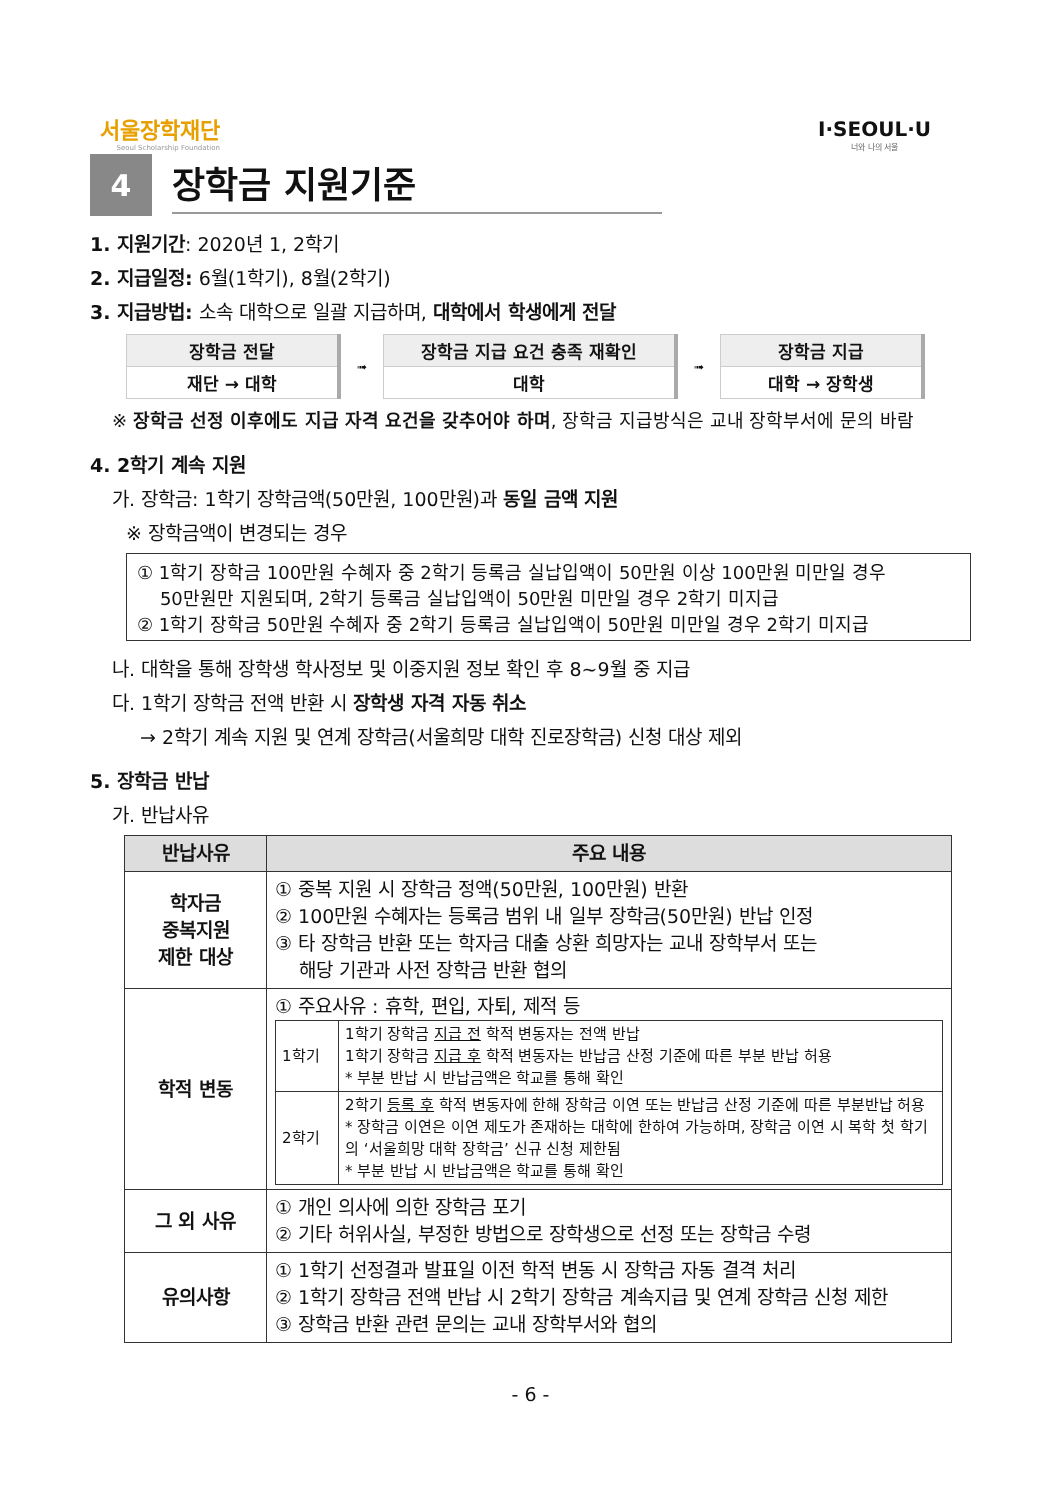서울장학재단
Seoul Scholarship Foundation
I·SEOUL·U
너와 나의 서울
4
장학금 지원기준
1. 지원기간: 2020년 1, 2학기
2. 지급일정: 6월(1학기), 8월(2학기)
3. 지급방법: 소속 대학으로 일괄 지급하며, 대학에서 학생에게 전달
| 장학금 전달 |
| 재단 → 대학 |
➟
| 장학금 지급 요건 충족 재확인 |
| 대학 |
➟
| 장학금 지급 |
| 대학 → 장학생 |
※ 장학금 선정 이후에도 지급 자격 요건을 갖추어야 하며, 장학금 지급방식은 교내 장학부서에 문의 바람
4. 2학기 계속 지원
가. 장학금: 1학기 장학금액(50만원, 100만원)과 동일 금액 지원
※ 장학금액이 변경되는 경우
① 1학기 장학금 100만원 수혜자 중 2학기 등록금 실납입액이 50만원 이상 100만원 미만일 경우
50만원만 지원되며, 2학기 등록금 실납입액이 50만원 미만일 경우 2학기 미지급
② 1학기 장학금 50만원 수혜자 중 2학기 등록금 실납입액이 50만원 미만일 경우 2학기 미지급
나. 대학을 통해 장학생 학사정보 및 이중지원 정보 확인 후 8~9월 중 지급
다. 1학기 장학금 전액 반환 시 장학생 자격 자동 취소
→ 2학기 계속 지원 및 연계 장학금(서울희망 대학 진로장학금) 신청 대상 제외
5. 장학금 반납
가. 반납사유
| 반납사유 | 주요 내용 |
| --- | --- |
| 학자금 중복지원 제한 대상 | ① 중복 지원 시 장학금 정액(50만원, 100만원) 반환 ② 100만원 수혜자는 등록금 범위 내 일부 장학금(50만원) 반납 인정 ③ 타 장학금 반환 또는 학자금 대출 상환 희망자는 교내 장학부서 또는 해당 기관과 사전 장학금 반환 협의 |
| 학적 변동 | ① 주요사유 : 휴학, 편입, 자퇴, 제적 등 / 1학기 / 1학기 장학금 지급 전 학적 변동자는 전액 반납 1학기 장학금 지급 후 학적 변동자는 반납금 산정 기준에 따른 부분 반납 허용 * 부분 반납 시 반납금액은 학교를 통해 확인 / / 2학기 / 2학기 등록 후 학적 변동자에 한해 장학금 이연 또는 반납금 산정 기준에 따른 부분반납 허용 * 장학금 이연은 이연 제도가 존재하는 대학에 한하여 가능하며, 장학금 이연 시 복학 첫 학기의 ‘서울희망 대학 장학금’ 신규 신청 제한됨 * 부분 반납 시 반납금액은 학교를 통해 확인 / |
| 그 외 사유 | ① 개인 의사에 의한 장학금 포기 ② 기타 허위사실, 부정한 방법으로 장학생으로 선정 또는 장학금 수령 |
| 유의사항 | ① 1학기 선정결과 발표일 이전 학적 변동 시 장학금 자동 결격 처리 ② 1학기 장학금 전액 반납 시 2학기 장학금 계속지급 및 연계 장학금 신청 제한 ③ 장학금 반환 관련 문의는 교내 장학부서와 협의 |
- 6 -